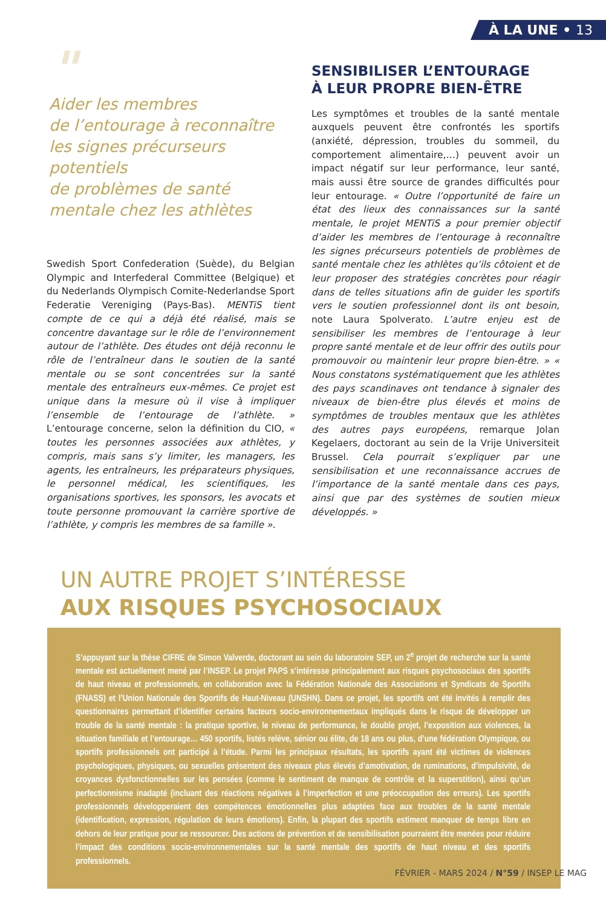À LA UNE • 13
"
Aider les membres
de l’entourage à reconnaître
les signes précurseurs potentiels
de problèmes de santé
mentale chez les athlètes
Swedish Sport Confederation (Suède), du Belgian Olympic and Interfederal Committee (Belgique) et du Nederlands Olympisch Comite-Nederlandse Sport Federatie Vereniging (Pays-Bas). MENTiS tient compte de ce qui a déjà été réalisé, mais se concentre davantage sur le rôle de l’environnement autour de l’athlète. Des études ont déjà reconnu le rôle de l’entraîneur dans le soutien de la santé mentale ou se sont concentrées sur la santé mentale des entraîneurs eux-mêmes. Ce projet est unique dans la mesure où il vise à impliquer l’ensemble de l’entourage de l’athlète. » L’entourage concerne, selon la définition du CIO, « toutes les personnes associées aux athlètes, y compris, mais sans s’y limiter, les managers, les agents, les entraîneurs, les préparateurs physiques, le personnel médical, les scientifiques, les organisations sportives, les sponsors, les avocats et toute personne promouvant la carrière sportive de l’athlète, y compris les membres de sa famille ».
SENSIBILISER L’ENTOURAGE
À LEUR PROPRE BIEN-ÊTRE
Les symptômes et troubles de la santé mentale auxquels peuvent être confrontés les sportifs (anxiété, dépression, troubles du sommeil, du comportement alimentaire,…) peuvent avoir un impact négatif sur leur performance, leur santé, mais aussi être source de grandes difficultés pour leur entourage. « Outre l’opportunité de faire un état des lieux des connaissances sur la santé mentale, le projet MENTiS a pour premier objectif d’aider les membres de l’entourage à reconnaître les signes précurseurs potentiels de problèmes de santé mentale chez les athlètes qu’ils côtoient et de leur proposer des stratégies concrètes pour réagir dans de telles situations afin de guider les sportifs vers le soutien professionnel dont ils ont besoin, note Laura Spolverato. L’autre enjeu est de sensibiliser les membres de l’entourage à leur propre santé mentale et de leur offrir des outils pour promouvoir ou maintenir leur propre bien-être. » « Nous constatons systématiquement que les athlètes des pays scandinaves ont tendance à signaler des niveaux de bien-être plus élevés et moins de symptômes de troubles mentaux que les athlètes des autres pays européens, remarque Jolan Kegelaers, doctorant au sein de la Vrije Universiteit Brussel. Cela pourrait s’expliquer par une sensibilisation et une reconnaissance accrues de l’importance de la santé mentale dans ces pays, ainsi que par des systèmes de soutien mieux développés. »
UN AUTRE PROJET S’INTÉRESSE
AUX RISQUES PSYCHOSOCIAUX
S’appuyant sur la thèse CIFRE de Simon Valverde, doctorant au sein du laboratoire SEP, un 2<sup>e</sup> projet de recherche sur la santé mentale est actuellement mené par l’INSEP. Le projet PAPS s’intéresse principalement aux risques psychosociaux des sportifs de haut niveau et professionnels, en collaboration avec la Fédération Nationale des Associations et Syndicats de Sportifs (FNASS) et l’Union Nationale des Sportifs de Haut-Niveau (UNSHN). Dans ce projet, les sportifs ont été invités à remplir des questionnaires permettant d’identifier certains facteurs socio-environnementaux impliqués dans le risque de développer un trouble de la santé mentale : la pratique sportive, le niveau de performance, le double projet, l’exposition aux violences, la situation familiale et l’entourage… 450 sportifs, listés relève, sénior ou élite, de 18 ans ou plus, d’une fédération Olympique, ou sportifs professionnels ont participé à l’étude. Parmi les principaux résultats, les sportifs ayant été victimes de violences psychologiques, physiques, ou sexuelles présentent des niveaux plus élevés d’amotivation, de ruminations, d’impulsivité, de croyances dysfonctionnelles sur les pensées (comme le sentiment de manque de contrôle et la superstition), ainsi qu’un perfectionnisme inadapté (incluant des réactions négatives à l’imperfection et une préoccupation des erreurs). Les sportifs professionnels développeraient des compétences émotionnelles plus adaptées face aux troubles de la santé mentale (identification, expression, régulation de leurs émotions). Enfin, la plupart des sportifs estiment manquer de temps libre en dehors de leur pratique pour se ressourcer. Des actions de prévention et de sensibilisation pourraient être menées pour réduire l’impact des conditions socio-environnementales sur la santé mentale des sportifs de haut niveau et des sportifs professionnels.
FÉVRIER - MARS 2024 / N°59 / INSEP LE MAG